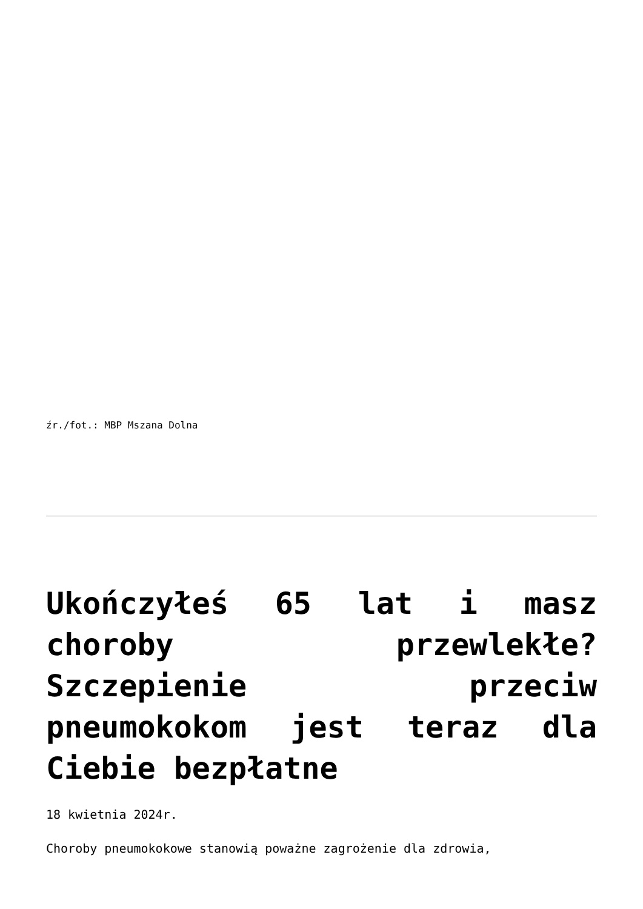źr./fot.: MBP Mszana Dolna
Ukończyłeś 65 lat i masz choroby przewlekłe? Szczepienie przeciw pneumokokom jest teraz dla Ciebie bezpłatne
18 kwietnia 2024r.
Choroby pneumokokowe stanowią poważne zagrożenie dla zdrowia,